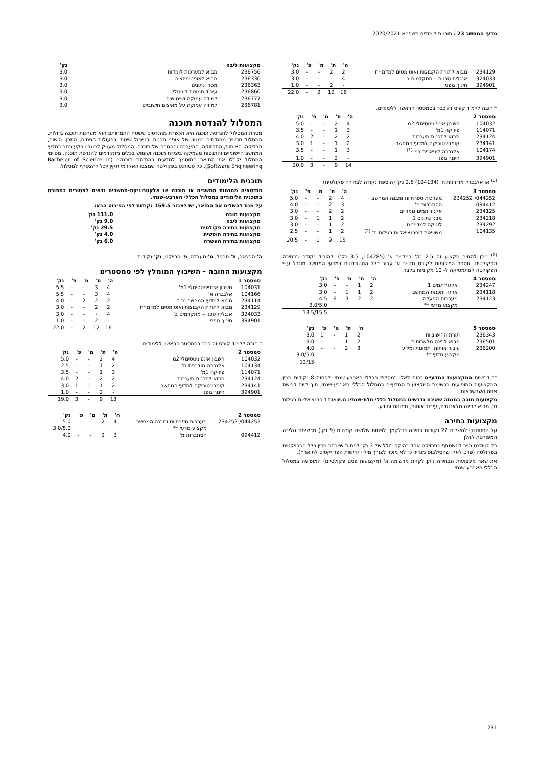מדעי המחשב 23 / תוכנית לימודים תשפ״א 2020/2021
| | | ה' | ת' | מ' | פ' | נק' |
| --- | --- | --- | --- | --- | --- | --- |
| 234129 | מבוא לתורת הקבוצות ואוטומטים למדמ״ח | 2 | 2 | - | - | 3.0 |
| 324033 | אנגלית טכנית – מתקדמים ב' | 4 | - | - | - | 3.0 |
| 394901 | חינוך גופני | - | 2 | - | - | 1.0 |
| | | 16 | 12 | 2 | - | 22.0 |
* חובה ללמוד קורס זה כבר בסמסטר הראשון ללימודים.
| סמסטר 2 | | ה' | ת' | מ' | פ' | נק' |
| --- | --- | --- | --- | --- | --- | --- |
| 104032 | חשבון אינפיניטסימלי 2מ' | 4 | 2 | - | - | 5.0 |
| 114071 | פיזיקה 1מ' | 3 | 1 | - | - | 3.5 |
| 234124 | מבוא לתכנות מערכות | 2 | 2 | - | 2 | 4.0 |
| 234141 | קומבינטוריקה למדעי המחשב | 2 | 1 | - | 1 | 3.0 |
| 104174 | אלגברה ליניארית במ <sup>(1)</sup> | 3 | 1 | - | - | 3.5 |
| 394901 | חינוך גופני | - | 2 | - | - | 1.0 |
| | | 14 | 9 | - | 3 | 20.0 |
<sup>(1)</sup> או אלגברה מודרנית ח' (104134) 2.5 נק' (הוספת נקודה לבחירה פקולטית).
| סמסטר 3 | | ה' | ת' | מ' | פ' | נק' |
| --- | --- | --- | --- | --- | --- | --- |
| 044252/ 234252 | מערכות ספרתיות ומבנה המחשב | 4 | 2 | - | - | 5.0 |
| 094412 | הסתברות מ' | 3 | 2 | - | - | 4.0 |
| 234125 | אלגוריתמים נומריים | 2 | 2 | - | - | 3.0 |
| 234218 | מבני נתונים 1 | 2 | 1 | 1 | - | 3.0 |
| 234292 | לוגיקה למדמ״ח | 2 | 1 | - | - | 3.0 |
| 104135 | משוואות דיפרנציאליות רגילות ת' <sup>(2)</sup> | 2 | 1 | - | - | 2.5 |
| | | 15 | 9 | 1 | - | 20.5 |
<sup>(2)</sup> ניתן להמיר מקצוע זה 2.5 נק' במד״ר א' (104285, 3.5 נק') ולהוריד נקודה בבחירה הפקולטית. מספר המקומות לקורס מד״ר א' עבור כלל הסטודנטים במדעי המחשב מוגבל ע״י הפקולטה למתמטיקה ל- 10 מקומות בלבד.
| סמסטר 4 | | ה' | ת' | מ' | פ' | נק' |
| --- | --- | --- | --- | --- | --- | --- |
| 234247 | אלגוריתמים 1 | 2 | 1 | - | - | 3.0 |
| 234118 | ארגון ותכנות המחשב | 2 | 1 | 1 | - | 3.0 |
| 234123 | מערכות הפעלה | 2 | 2 | 3 | 6 | 4.5 |
| | מקצוע מדעי ** | | | | | 3.0/5.0 |
| | | | | | | 13.5/15.5 |
| סמסטר 5 | | ה' | ת' | מ' | פ' | נק' |
| --- | --- | --- | --- | --- | --- | --- |
| 236343 | תורת החישוביות | 2 | 1 | - | 1 | 3.0 |
| 236501 | מבוא לבינה מלאכותית | 2 | 1 | - | - | 3.0 |
| 236200 | עיבוד אותות, תמונות ומידע | 3 | 2 | - | - | 4.0 |
| | מקצוע מדעי ** | | | | | 3.0/5.0 |
| | | | | | | 13/15 |
** דרישות המקצועות המדעיים זהות לאלו במסלול הכללי הארבע-שנתי: לפחות 8 נקודות מבין המקצועות המופיעים ברשימת המקצועות המדעיים במסלול הכללי הארבע-שנתי, תוך קיום דרישת אחת השרשראות.
מקצועות חובה במגמה שאינם נדרשים במסלול כללי תלת-שנתי: משוואות דיפרנציאליות רגילות ת', מבוא לבינה מלאכותית, עיבוד אותות, תמונות ומידע.
מקצועות בחירה
על הסטודנט להשלים 22 נקודות בחירה כדלקמן: לפחות שלושה קורסים (9 נק') מרשימת הליבה המפורטת להלן.
כל סטודנט חייב להשתתף בפרויקט אחד בהיקף כולל של 3 נק' לפחות שייבחר מבין כלל הפרויקטים בפקולטה (פרט לאלו שהסילבוס מגדיר כ״לא מוכר לצורך מילוי דרישות הפרויקטים לתואר״).
את שאר מקצועות הבחירה ניתן לקחת מרשימה א' (מקצועות פנים פקולטיים) המופיעה במסלול הכללי הארבע-שנתי.
| מקצועות ליבה | | נק' |
| --- | --- | --- |
| 236756 | מבוא למערכות לומדות | 3.0 |
| 236330 | מבוא לאופטימיזציה | 3.0 |
| 236363 | מסדי נתונים | 3.0 |
| 236860 | עיבוד תמונות דיגיטלי | 3.0 |
| 236777 | למידה עמוקה ושימושיה | 3.0 |
| 236781 | למידה עמוקה על מאיצים חישוביים | 3.0 |
המסלול להנדסת תוכנה
מטרת המסלול להנדסת תוכנה היא הכשרת מהנדסים ששטח התמחותם הוא מערכות תוכנה גדולות. המסלול מכשיר מהנדסים במגוון של אופני תכנות ובטיפול שיטתי בפעולות הניתוח, התכן, הישום, הבדיקה, האימות, התחזוקה, ההערכה וההסבה של תוכנה. המסלול מעניק לבוגריו רקע רחב במדעי המחשב היישומיים והתנסות מעמיקה ביצירת תוכנה ושימוש בכלים מתקדמים להנדסת תוכנה. מסיימי המסלול יקבלו את התואר ״מוסמך למדעים בהנדסת תוכנה״ (Bachelor of Science in Software Engineering). כל סטודנט בפקולטה שמצבו האקדמי תקין יוכל להצטרף למסלול.
תוכנית הלימודים
הנדסאים ממגמות מחשבים או תוכנה או אלקטרוניקה-מחשבים זכאים לפטורים כמפורט בתוכנית הלימודים במסלול הכללי הארבע-שנתי.
על מנת להשלים את התואר, יש לצבור 159.5 נקודות לפי הפירוט הבא:
| מקצועות חובה | 111.0 נק' |
| --- | --- |
| מקצועות ליבה | 9.0 נק' |
| מקצועות בחירה פקולטית | 29.5 נק' |
| מקצועות בחירה חופשית | 4.0 נק' |
| מקצועות בחירת העשרה | 6.0 נק' |
ה'-הרצאה, ת'-תרגיל, מ'-מעבדה, פ'-פרויקט, נק'-נקודות
מקצועות החובה - השיבוץ המומלץ לפי סמסטרים
| סמסטר 1 | | ה' | ת' | מ' | פ' | נק' |
| --- | --- | --- | --- | --- | --- | --- |
| 104031 | חשבון אינפיניטסימלי 1מ' | 4 | 3 | - | - | 5.5 |
| 104166 | אלגברה א' | 4 | 3 | - | - | 5.5 |
| 234114 | מבוא למדעי המחשב מ' * | 2 | 2 | 2 | - | 4.0 |
| 234129 | מבוא לתורת הקבוצות ואוטומטים למדמ״ח | 2 | 2 | - | - | 3.0 |
| 324033 | אנגלית טכני – מתקדמים ב' | 4 | - | - | - | 3.0 |
| 394901 | חינוך גופני | - | 2 | - | - | 1.0 |
| | | 16 | 12 | 2 | - | 22.0 |
* חובה ללמוד קורס זה כבר בסמסטר הראשון ללימודים.
| סמסטר 2 | | ה' | ת' | מ' | פ' | נק' |
| --- | --- | --- | --- | --- | --- | --- |
| 104032 | חשבון אינפיניטסימלי 2מ' | 4 | 2 | - | - | 5.0 |
| 104134 | אלגברה מודרנית ח' | 2 | 1 | - | - | 2.5 |
| 114071 | פיזיקה 1מ' | 3 | 1 | - | - | 3.5 |
| 234124 | מבוא לתכנות מערכות | 2 | 2 | - | 2 | 4.0 |
| 234141 | קומבינטוריקה למדעי המחשב | 2 | 1 | - | 1 | 3.0 |
| 394901 | חינוך גופני | - | 2 | - | - | 1.0 |
| | | 13 | 9 | - | 3 | 19.0 |
| סמסטר 2 | | ה' | ת' | מ' | פ' | נק' |
| --- | --- | --- | --- | --- | --- | --- |
| 044252/ 234252 | מערכות ספרתיות ומבנה המחשב | 4 | 2 | - | - | 5.0 |
| | מקצוע מדעי ** | | | | | 3.0/5.0 |
| 094412 | הסתברות מ' | 3 | 2 | - | - | 4.0 |
231